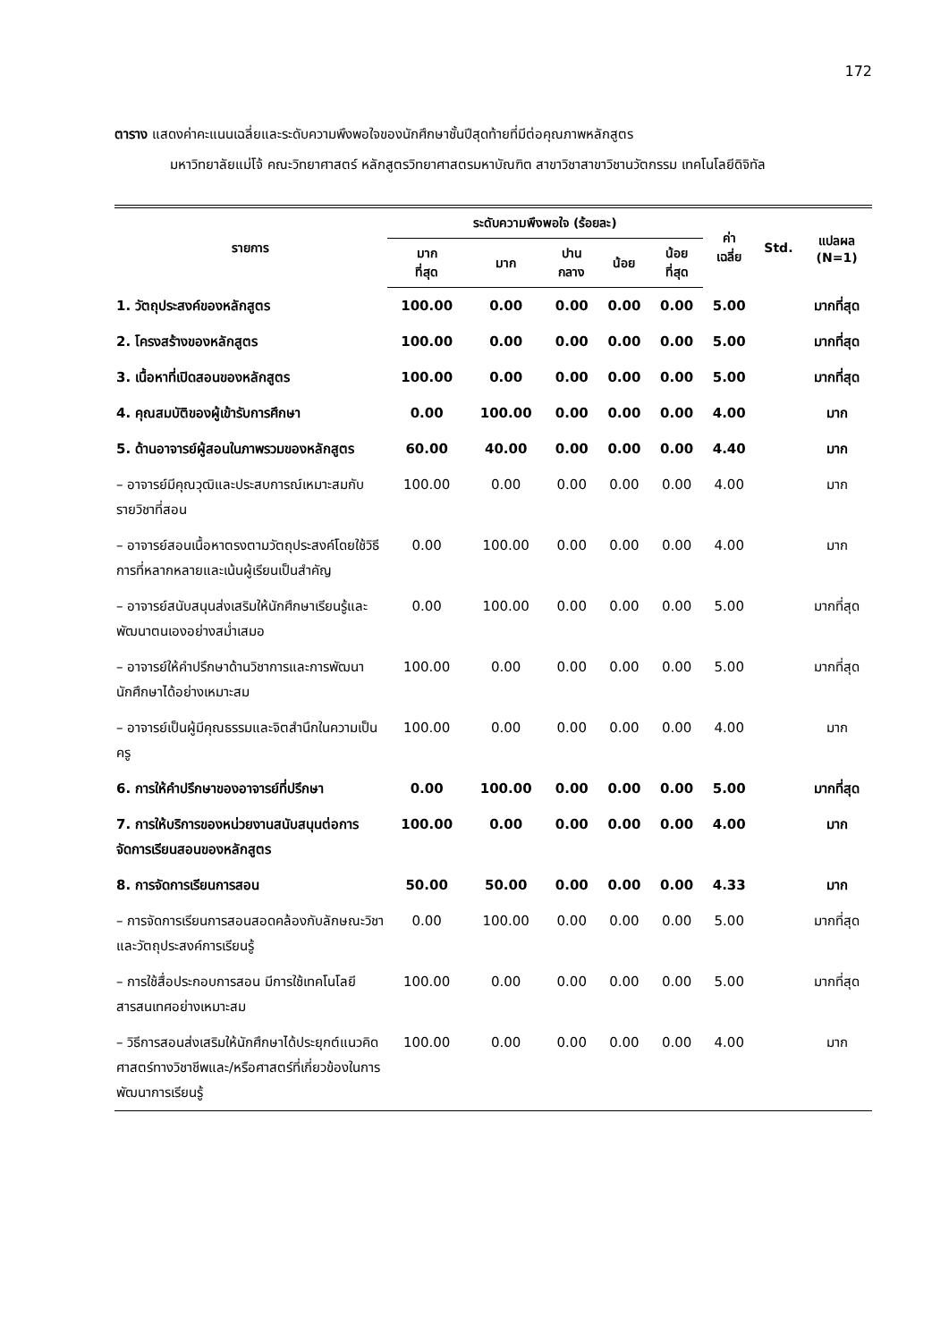172
ตาราง แสดงค่าคะแนนเฉลี่ยและระดับความพึงพอใจของนักศึกษาชั้นปีสุดท้ายที่มีต่อคุณภาพหลักสูตร
มหาวิทยาลัยแม่โจ้ คณะวิทยาศาสตร์ หลักสูตรวิทยาศาสตรมหาบัณฑิต สาขาวิชาสาขาวิชานวัตกรรม เทคโนโลยีดิจิทัล
| รายการ | ระดับความพึงพอใจ (ร้อยละ) | | | | | ค่า เฉลี่ย | Std. | แปลผล (N=1) |
| --- | --- | --- | --- | --- | --- | --- | --- | --- |
| | มาก ที่สุด | มาก | ปาน กลาง | น้อย | น้อย ที่สุด | | | |
| 1. วัตถุประสงค์ของหลักสูตร | 100.00 | 0.00 | 0.00 | 0.00 | 0.00 | 5.00 | | มากที่สุด |
| 2. โครงสร้างของหลักสูตร | 100.00 | 0.00 | 0.00 | 0.00 | 0.00 | 5.00 | | มากที่สุด |
| 3. เนื้อหาที่เปิดสอนของหลักสูตร | 100.00 | 0.00 | 0.00 | 0.00 | 0.00 | 5.00 | | มากที่สุด |
| 4. คุณสมบัติของผู้เข้ารับการศึกษา | 0.00 | 100.00 | 0.00 | 0.00 | 0.00 | 4.00 | | มาก |
| 5. ด้านอาจารย์ผู้สอนในภาพรวมของหลักสูตร | 60.00 | 40.00 | 0.00 | 0.00 | 0.00 | 4.40 | | มาก |
| – อาจารย์มีคุณวุฒิและประสบการณ์เหมาะสมกับรายวิชาที่สอน | 100.00 | 0.00 | 0.00 | 0.00 | 0.00 | 4.00 | | มาก |
| – อาจารย์สอนเนื้อหาตรงตามวัตถุประสงค์โดยใช้วิธีการที่หลากหลายและเน้นผู้เรียนเป็นสำคัญ | 0.00 | 100.00 | 0.00 | 0.00 | 0.00 | 4.00 | | มาก |
| – อาจารย์สนับสนุนส่งเสริมให้นักศึกษาเรียนรู้และพัฒนาตนเองอย่างสม่ำเสมอ | 0.00 | 100.00 | 0.00 | 0.00 | 0.00 | 5.00 | | มากที่สุด |
| – อาจารย์ให้คำปรึกษาด้านวิชาการและการพัฒนานักศึกษาได้อย่างเหมาะสม | 100.00 | 0.00 | 0.00 | 0.00 | 0.00 | 5.00 | | มากที่สุด |
| – อาจารย์เป็นผู้มีคุณธรรมและจิตสำนึกในความเป็นครู | 100.00 | 0.00 | 0.00 | 0.00 | 0.00 | 4.00 | | มาก |
| 6. การให้คำปรึกษาของอาจารย์ที่ปรึกษา | 0.00 | 100.00 | 0.00 | 0.00 | 0.00 | 5.00 | | มากที่สุด |
| 7. การให้บริการของหน่วยงานสนับสนุนต่อการจัดการเรียนสอนของหลักสูตร | 100.00 | 0.00 | 0.00 | 0.00 | 0.00 | 4.00 | | มาก |
| 8. การจัดการเรียนการสอน | 50.00 | 50.00 | 0.00 | 0.00 | 0.00 | 4.33 | | มาก |
| – การจัดการเรียนการสอนสอดคล้องกับลักษณะวิชาและวัตถุประสงค์การเรียนรู้ | 0.00 | 100.00 | 0.00 | 0.00 | 0.00 | 5.00 | | มากที่สุด |
| – การใช้สื่อประกอบการสอน มีการใช้เทคโนโลยีสารสนเทศอย่างเหมาะสม | 100.00 | 0.00 | 0.00 | 0.00 | 0.00 | 5.00 | | มากที่สุด |
| – วิธีการสอนส่งเสริมให้นักศึกษาได้ประยุกต์แนวคิดศาสตร์ทางวิชาชีพและ/หรือศาสตร์ที่เกี่ยวข้องในการพัฒนาการเรียนรู้ | 100.00 | 0.00 | 0.00 | 0.00 | 0.00 | 4.00 | | มาก |